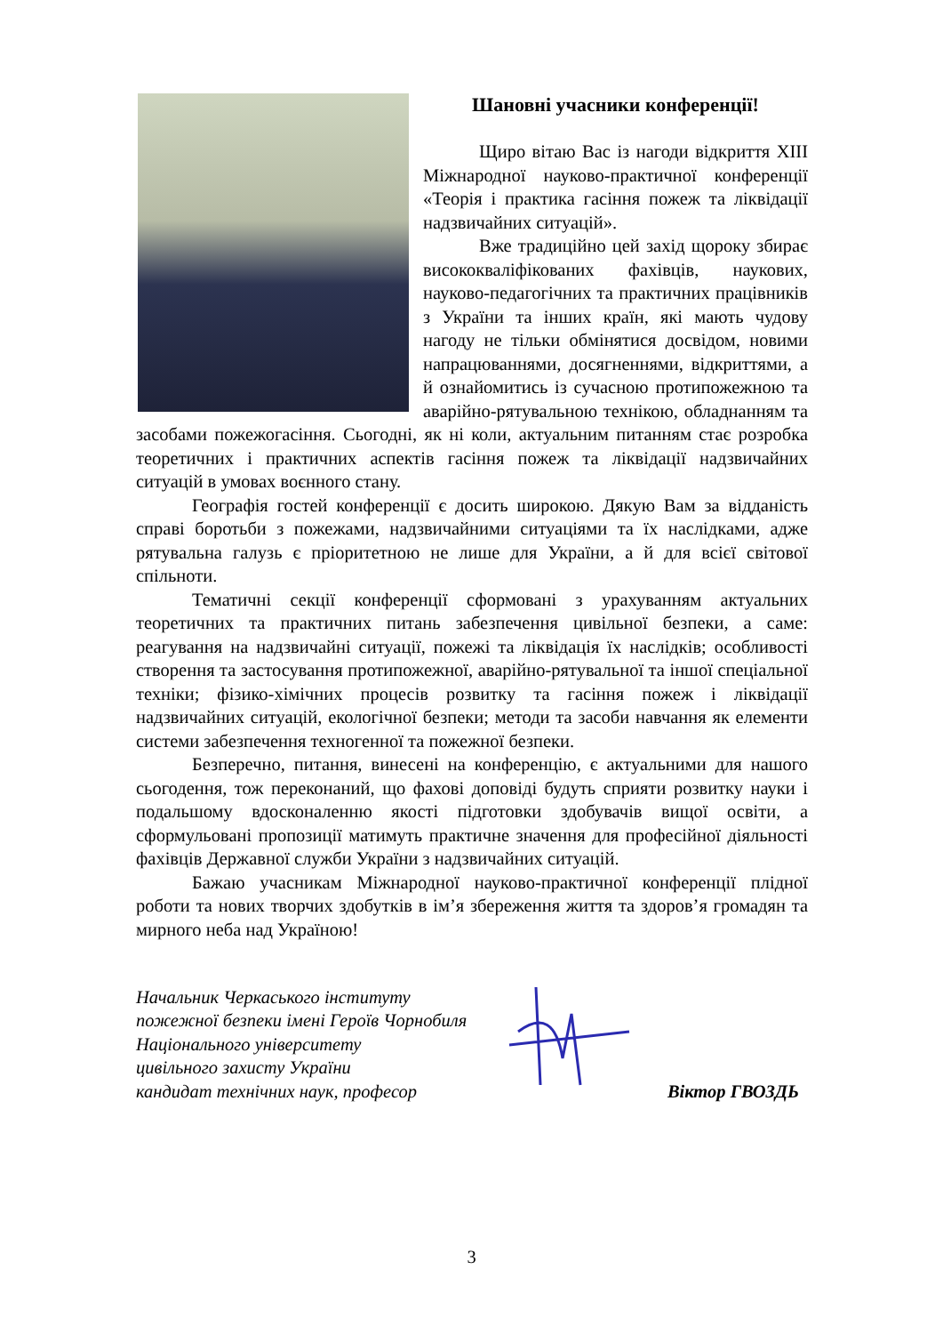Шановні учасники конференції!
Щиро вітаю Вас із нагоди відкриття XIII Міжнародної науково-практичної конференції «Теорія і практика гасіння пожеж та ліквідації надзвичайних ситуацій».
Вже традиційно цей захід щороку збирає висококваліфікованих фахівців, наукових, науково-педагогічних та практичних працівників з України та інших країн, які мають чудову нагоду не тільки обмінятися досвідом, новими напрацюваннями, досягненнями, відкриттями, а й ознайомитись із сучасною протипожежною та аварійно-рятувальною технікою, обладнанням та засобами пожежогасіння. Сьогодні, як ні коли, актуальним питанням стає розробка теоретичних і практичних аспектів гасіння пожеж та ліквідації надзвичайних ситуацій в умовах воєнного стану.
Географія гостей конференції є досить широкою. Дякую Вам за відданість справі боротьби з пожежами, надзвичайними ситуаціями та їх наслідками, адже рятувальна галузь є пріоритетною не лише для України, а й для всієї світової спільноти.
Тематичні секції конференції сформовані з урахуванням актуальних теоретичних та практичних питань забезпечення цивільної безпеки, а саме: реагування на надзвичайні ситуації, пожежі та ліквідація їх наслідків; особливості створення та застосування протипожежної, аварійно-рятувальної та іншої спеціальної техніки; фізико-хімічних процесів розвитку та гасіння пожеж і ліквідації надзвичайних ситуацій, екологічної безпеки; методи та засоби навчання як елементи системи забезпечення техногенної та пожежної безпеки.
Безперечно, питання, винесені на конференцію, є актуальними для нашого сьогодення, тож переконаний, що фахові доповіді будуть сприяти розвитку науки і подальшому вдосконаленню якості підготовки здобувачів вищої освіти, а сформульовані пропозиції матимуть практичне значення для професійної діяльності фахівців Державної служби України з надзвичайних ситуацій.
Бажаю учасникам Міжнародної науково-практичної конференції плідної роботи та нових творчих здобутків в ім’я збереження життя та здоров’я громадян та мирного неба над Україною!
Начальник Черкаського інституту
пожежної безпеки імені Героїв Чорнобиля
Національного університету
цивільного захисту України
кандидат технічних наук, професор
Віктор ГВОЗДЬ
3